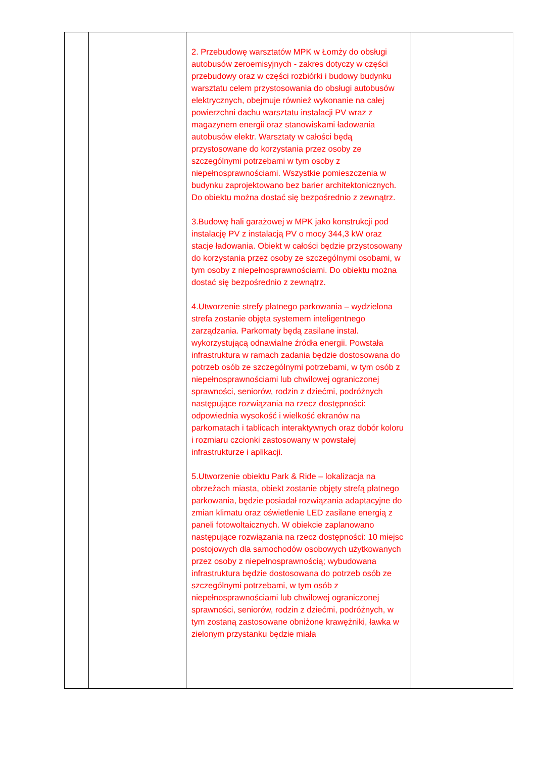| | | 2. Przebudowę warsztatów MPK w Łomży do obsługi autobusów zeroemisyjnych - zakres dotyczy w części przebudowy oraz w części rozbiórki i budowy budynku warsztatu celem przystosowania do obsługi autobusów elektrycznych, obejmuje również wykonanie na całej powierzchni dachu warsztatu instalacji PV wraz z magazynem energii oraz stanowiskami ładowania autobusów elektr. Warsztaty w całości będą przystosowane do korzystania przez osoby ze szczególnymi potrzebami w tym osoby z niepełnosprawnościami. Wszystkie pomieszczenia w budynku zaprojektowano bez barier architektonicznych. Do obiektu można dostać się bezpośrednio z zewnątrz. 3.Budowę hali garażowej w MPK jako konstrukcji pod instalację PV z instalacją PV o mocy 344,3 kW oraz stacje ładowania. Obiekt w całości będzie przystosowany do korzystania przez osoby ze szczególnymi osobami, w tym osoby z niepełnosprawnościami. Do obiektu można dostać się bezpośrednio z zewnątrz. 4.Utworzenie strefy płatnego parkowania – wydzielona strefa zostanie objęta systemem inteligentnego zarządzania. Parkomaty będą zasilane instal. wykorzystującą odnawialne źródła energii. Powstała infrastruktura w ramach zadania będzie dostosowana do potrzeb osób ze szczególnymi potrzebami, w tym osób z niepełnosprawnościami lub chwilowej ograniczonej sprawności, seniorów, rodzin z dziećmi, podróżnych następujące rozwiązania na rzecz dostępności: odpowiednia wysokość i wielkość ekranów na parkomatach i tablicach interaktywnych oraz dobór koloru i rozmiaru czcionki zastosowany w powstałej infrastrukturze i aplikacji. 5.Utworzenie obiektu Park & Ride – lokalizacja na obrzeżach miasta, obiekt zostanie objęty strefą płatnego parkowania, będzie posiadał rozwiązania adaptacyjne do zmian klimatu oraz oświetlenie LED zasilane energią z paneli fotowoltaicznych. W obiekcie zaplanowano następujące rozwiązania na rzecz dostępności: 10 miejsc postojowych dla samochodów osobowych użytkowanych przez osoby z niepełnosprawnością; wybudowana infrastruktura będzie dostosowana do potrzeb osób ze szczególnymi potrzebami, w tym osób z niepełnosprawnościami lub chwilowej ograniczonej sprawności, seniorów, rodzin z dziećmi, podróżnych, w tym zostaną zastosowane obniżone krawężniki, ławka w zielonym przystanku będzie miała | |